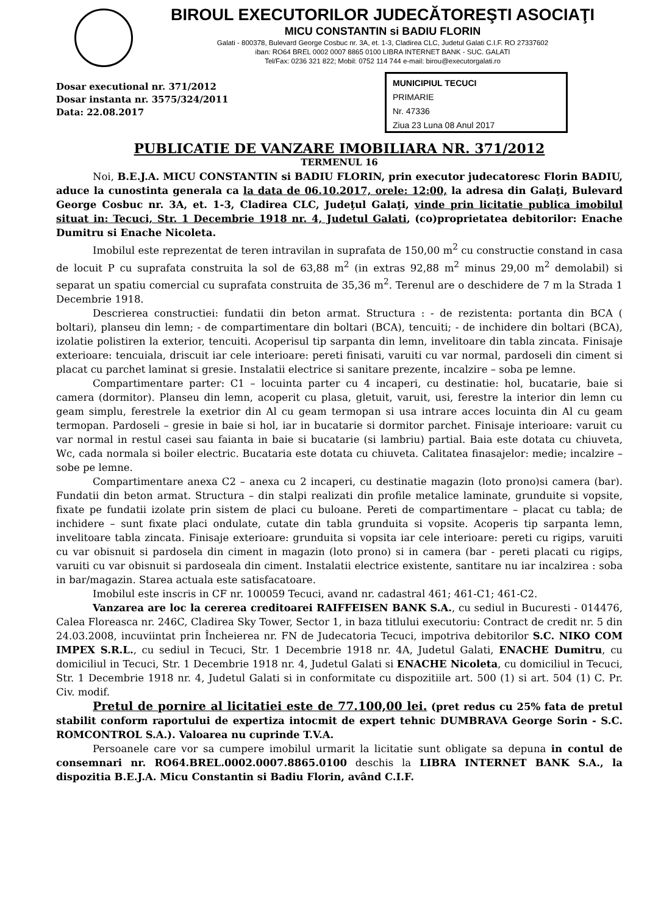BIROUL EXECUTORILOR JUDECĂTOREŞTI ASOCIAŢI
MICU CONSTANTIN si BADIU FLORIN
Galati - 800378, Bulevard George Cosbuc nr. 3A, et. 1-3, Cladirea CLC, Judetul Galati C.I.F. RO 27337602
iban: RO64 BREL 0002 0007 8865 0100 LIBRA INTERNET BANK - SUC. GALATI
Tel/Fax: 0236 321 822; Mobil: 0752 114 744 e-mail: birou@executorgalati.ro
Dosar executional nr. 371/2012
Dosar instanta nr. 3575/324/2011
Data: 22.08.2017
MUNICIPIUL TECUCI
PRIMARIE
Nr. 47336
Ziua 23 Luna 08 Anul 2017
PUBLICATIE DE VANZARE IMOBILIARA NR. 371/2012
TERMENUL 16
Noi, B.E.J.A. MICU CONSTANTIN si BADIU FLORIN, prin executor judecatoresc Florin BADIU, aduce la cunostinta generala ca la data de 06.10.2017, orele: 12:00, la adresa din Galaţi, Bulevard George Cosbuc nr. 3A, et. 1-3, Cladirea CLC, Judeţul Galaţi, vinde prin licitatie publica imobilul situat in: Tecuci, Str. 1 Decembrie 1918 nr. 4, Judetul Galati, (co)proprietatea debitorilor: Enache Dumitru si Enache Nicoleta.
Imobilul este reprezentat de teren intravilan in suprafata de 150,00 m<sup>2</sup> cu constructie constand in casa de locuit P cu suprafata construita la sol de 63,88 m<sup>2</sup> (in extras 92,88 m<sup>2</sup> minus 29,00 m<sup>2</sup> demolabil) si separat un spatiu comercial cu suprafata construita de 35,36 m<sup>2</sup>. Terenul are o deschidere de 7 m la Strada 1 Decembrie 1918.
Descrierea constructiei: fundatii din beton armat. Structura : - de rezistenta: portanta din BCA ( boltari), planseu din lemn; - de compartimentare din boltari (BCA), tencuiti; - de inchidere din boltari (BCA), izolatie polistiren la exterior, tencuiti. Acoperisul tip sarpanta din lemn, invelitoare din tabla zincata. Finisaje exterioare: tencuiala, driscuit iar cele interioare: pereti finisati, varuiti cu var normal, pardoseli din ciment si placat cu parchet laminat si gresie. Instalatii electrice si sanitare prezente, incalzire – soba pe lemne.
Compartimentare parter: C1 – locuinta parter cu 4 incaperi, cu destinatie: hol, bucatarie, baie si camera (dormitor). Planseu din lemn, acoperit cu plasa, gletuit, varuit, usi, ferestre la interior din lemn cu geam simplu, ferestrele la exetrior din Al cu geam termopan si usa intrare acces locuinta din Al cu geam termopan. Pardoseli – gresie in baie si hol, iar in bucatarie si dormitor parchet. Finisaje interioare: varuit cu var normal in restul casei sau faianta in baie si bucatarie (si lambriu) partial. Baia este dotata cu chiuveta, Wc, cada normala si boiler electric. Bucataria este dotata cu chiuveta. Calitatea finasajelor: medie; incalzire – sobe pe lemne.
Compartimentare anexa C2 – anexa cu 2 incaperi, cu destinatie magazin (loto prono)si camera (bar). Fundatii din beton armat. Structura – din stalpi realizati din profile metalice laminate, grunduite si vopsite, fixate pe fundatii izolate prin sistem de placi cu buloane. Pereti de compartimentare – placat cu tabla; de inchidere – sunt fixate placi ondulate, cutate din tabla grunduita si vopsite. Acoperis tip sarpanta lemn, invelitoare tabla zincata. Finisaje exterioare: grunduita si vopsita iar cele interioare: pereti cu rigips, varuiti cu var obisnuit si pardosela din ciment in magazin (loto prono) si in camera (bar - pereti placati cu rigips, varuiti cu var obisnuit si pardoseala din ciment. Instalatii electrice existente, santitare nu iar incalzirea : soba in bar/magazin. Starea actuala este satisfacatoare.
Imobilul este inscris in CF nr. 100059 Tecuci, avand nr. cadastral 461; 461-C1; 461-C2.
Vanzarea are loc la cererea creditoarei RAIFFEISEN BANK S.A., cu sediul in Bucuresti - 014476, Calea Floreasca nr. 246C, Cladirea Sky Tower, Sector 1, in baza titlului executoriu: Contract de credit nr. 5 din 24.03.2008, incuviintat prin Încheierea nr. FN de Judecatoria Tecuci, impotriva debitorilor S.C. NIKO COM IMPEX S.R.L., cu sediul in Tecuci, Str. 1 Decembrie 1918 nr. 4A, Judetul Galati, ENACHE Dumitru, cu domiciliul in Tecuci, Str. 1 Decembrie 1918 nr. 4, Judetul Galati si ENACHE Nicoleta, cu domiciliul in Tecuci, Str. 1 Decembrie 1918 nr. 4, Judetul Galati si in conformitate cu dispozitiile art. 500 (1) si art. 504 (1) C. Pr. Civ. modif.
Pretul de pornire al licitatiei este de 77.100,00 lei. (pret redus cu 25% fata de pretul stabilit conform raportului de expertiza intocmit de expert tehnic DUMBRAVA George Sorin - S.C. ROMCONTROL S.A.). Valoarea nu cuprinde T.V.A.
Persoanele care vor sa cumpere imobilul urmarit la licitatie sunt obligate sa depuna in contul de consemnari nr. RO64.BREL.0002.0007.8865.0100 deschis la LIBRA INTERNET BANK S.A., la dispozitia B.E.J.A. Micu Constantin si Badiu Florin, având C.I.F.